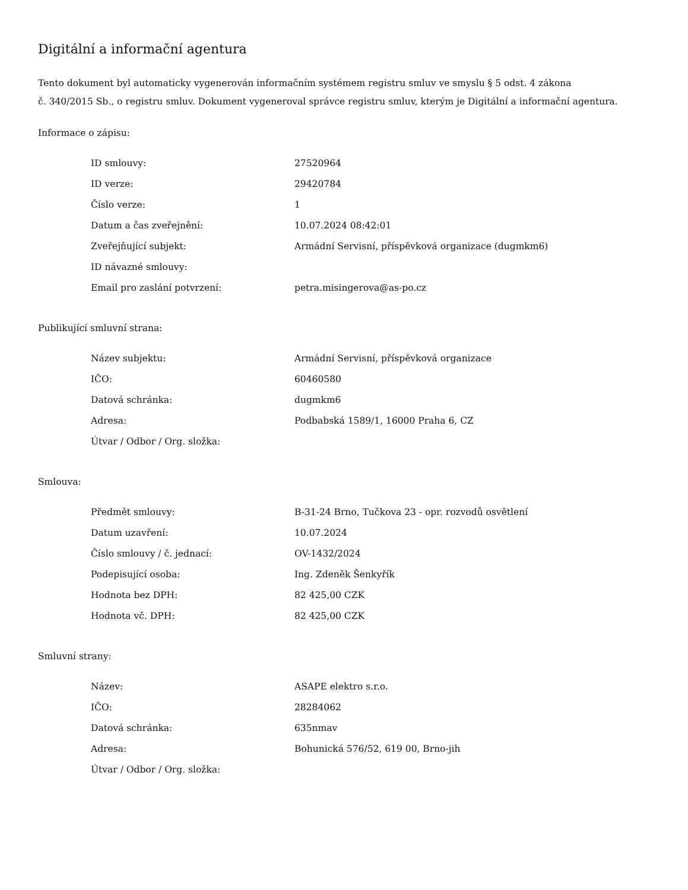Digitální a informační agentura
Tento dokument byl automaticky vygenerován informačním systémem registru smluv ve smyslu § 5 odst. 4 zákona
č. 340/2015 Sb., o registru smluv. Dokument vygeneroval správce registru smluv, kterým je Digitální a informační agentura.
Informace o zápisu:
| ID smlouvy: | 27520964 |
| ID verze: | 29420784 |
| Číslo verze: | 1 |
| Datum a čas zveřejnění: | 10.07.2024 08:42:01 |
| Zveřejňující subjekt: | Armádní Servisní, příspěvková organizace (dugmkm6) |
| ID návazné smlouvy: | |
| Email pro zaslání potvrzení: | petra.misingerova@as-po.cz |
Publikující smluvní strana:
| Název subjektu: | Armádní Servisní, příspěvková organizace |
| IČO: | 60460580 |
| Datová schránka: | dugmkm6 |
| Adresa: | Podbabská 1589/1, 16000 Praha 6, CZ |
| Útvar / Odbor / Org. složka: | |
Smlouva:
| Předmět smlouvy: | B-31-24 Brno, Tučkova 23 - opr. rozvodů osvětlení |
| Datum uzavření: | 10.07.2024 |
| Číslo smlouvy / č. jednací: | OV-1432/2024 |
| Podepisující osoba: | Ing. Zdeněk Šenkyřík |
| Hodnota bez DPH: | 82 425,00 CZK |
| Hodnota vč. DPH: | 82 425,00 CZK |
Smluvní strany:
| Název: | ASAPE elektro s.r.o. |
| IČO: | 28284062 |
| Datová schránka: | 635nmav |
| Adresa: | Bohunická 576/52, 619 00, Brno-jih |
| Útvar / Odbor / Org. složka: | |